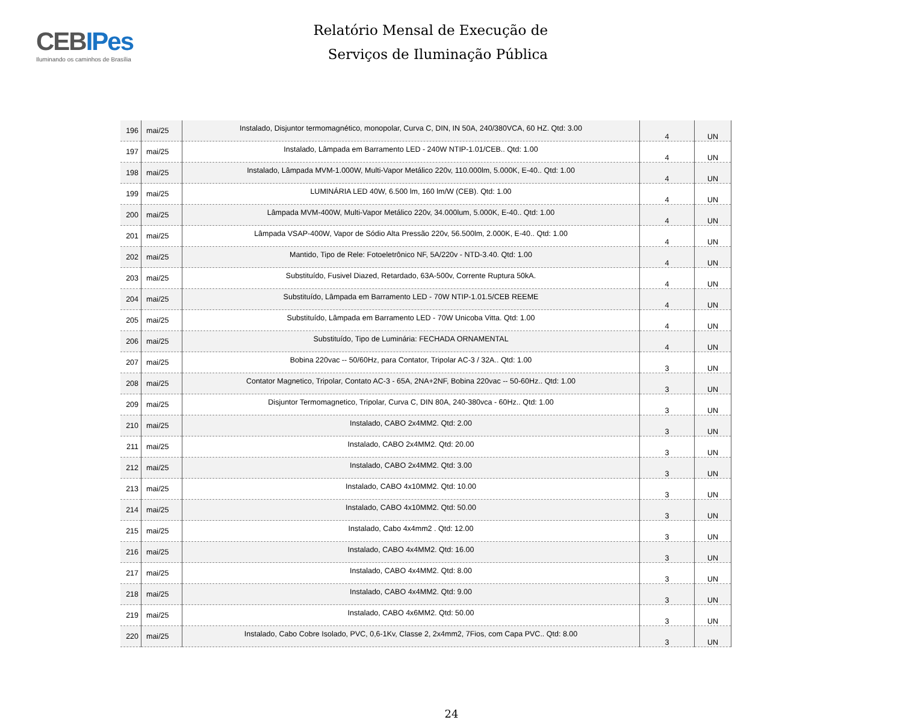CEBIPes
Iluminando os caminhos de Brasília
Relatório Mensal de Execução de
Serviços de Iluminação Pública
| 196 | mai/25 | Instalado, Disjuntor termomagnético, monopolar, Curva C, DIN, IN 50A, 240/380VCA, 60 HZ. Qtd: 3.00 | 4 | UN |
| 197 | mai/25 | Instalado, Lâmpada em Barramento LED - 240W NTIP-1.01/CEB.. Qtd: 1.00 | 4 | UN |
| 198 | mai/25 | Instalado, Lâmpada MVM-1.000W, Multi-Vapor Metálico 220v, 110.000lm, 5.000K, E-40.. Qtd: 1.00 | 4 | UN |
| 199 | mai/25 | LUMINÁRIA LED 40W, 6.500 lm, 160 lm/W (CEB). Qtd: 1.00 | 4 | UN |
| 200 | mai/25 | Lâmpada MVM-400W, Multi-Vapor Metálico 220v, 34.000lum, 5.000K, E-40.. Qtd: 1.00 | 4 | UN |
| 201 | mai/25 | Lâmpada VSAP-400W, Vapor de Sódio Alta Pressão 220v, 56.500lm, 2.000K, E-40.. Qtd: 1.00 | 4 | UN |
| 202 | mai/25 | Mantido, Tipo de Rele: Fotoeletrônico NF, 5A/220v - NTD-3.40. Qtd: 1.00 | 4 | UN |
| 203 | mai/25 | Substituído, Fusivel Diazed, Retardado, 63A-500v, Corrente Ruptura 50kA. | 4 | UN |
| 204 | mai/25 | Substituído, Lâmpada em Barramento LED - 70W NTIP-1.01.5/CEB REEME | 4 | UN |
| 205 | mai/25 | Substituído, Lâmpada em Barramento LED - 70W Unicoba Vitta. Qtd: 1.00 | 4 | UN |
| 206 | mai/25 | Substituído, Tipo de Luminária: FECHADA ORNAMENTAL | 4 | UN |
| 207 | mai/25 | Bobina 220vac -- 50/60Hz, para Contator, Tripolar AC-3 / 32A.. Qtd: 1.00 | 3 | UN |
| 208 | mai/25 | Contator Magnetico, Tripolar, Contato AC-3 - 65A, 2NA+2NF, Bobina 220vac -- 50-60Hz.. Qtd: 1.00 | 3 | UN |
| 209 | mai/25 | Disjuntor Termomagnetico, Tripolar, Curva C, DIN 80A, 240-380vca - 60Hz.. Qtd: 1.00 | 3 | UN |
| 210 | mai/25 | Instalado, CABO 2x4MM2. Qtd: 2.00 | 3 | UN |
| 211 | mai/25 | Instalado, CABO 2x4MM2. Qtd: 20.00 | 3 | UN |
| 212 | mai/25 | Instalado, CABO 2x4MM2. Qtd: 3.00 | 3 | UN |
| 213 | mai/25 | Instalado, CABO 4x10MM2. Qtd: 10.00 | 3 | UN |
| 214 | mai/25 | Instalado, CABO 4x10MM2. Qtd: 50.00 | 3 | UN |
| 215 | mai/25 | Instalado, Cabo 4x4mm2 . Qtd: 12.00 | 3 | UN |
| 216 | mai/25 | Instalado, CABO 4x4MM2. Qtd: 16.00 | 3 | UN |
| 217 | mai/25 | Instalado, CABO 4x4MM2. Qtd: 8.00 | 3 | UN |
| 218 | mai/25 | Instalado, CABO 4x4MM2. Qtd: 9.00 | 3 | UN |
| 219 | mai/25 | Instalado, CABO 4x6MM2. Qtd: 50.00 | 3 | UN |
| 220 | mai/25 | Instalado, Cabo Cobre Isolado, PVC, 0,6-1Kv, Classe 2, 2x4mm2, 7Fios, com Capa PVC.. Qtd: 8.00 | 3 | UN |
24